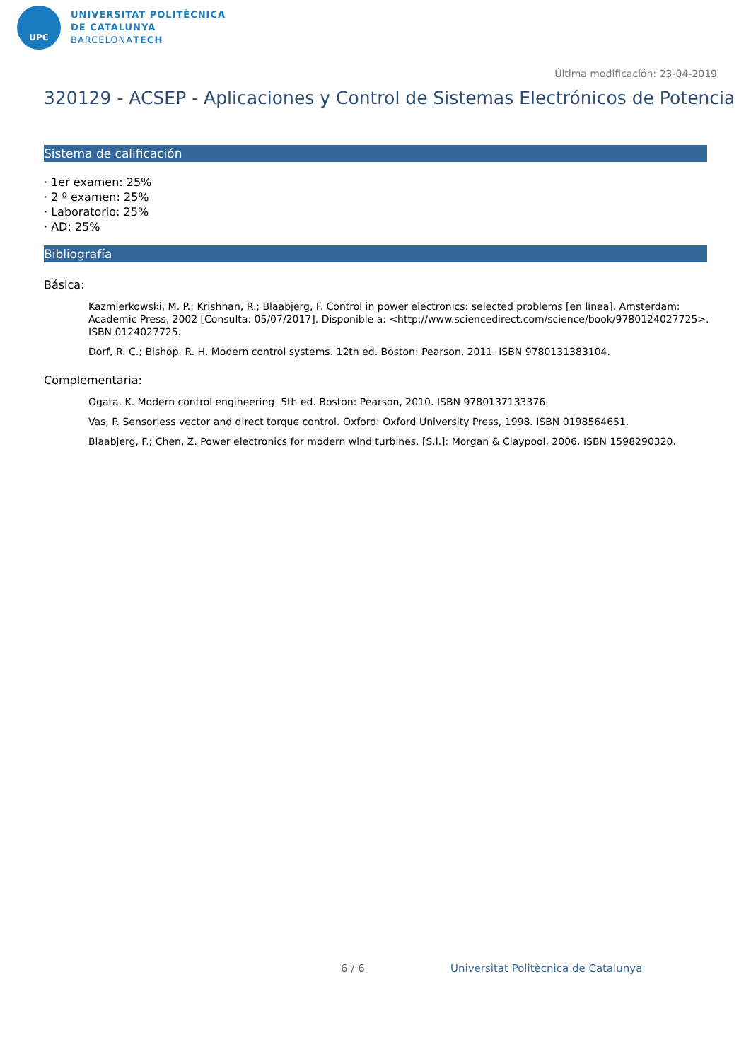UPC
UNIVERSITAT POLITÈCNICA
DE CATALUNYA
BARCELONATECH
Última modificación: 23-04-2019
320129 - ACSEP - Aplicaciones y Control de Sistemas Electrónicos de Potencia
Sistema de calificación
· 1er examen: 25%
· 2 º examen: 25%
· Laboratorio: 25%
· AD: 25%
Bibliografía
Básica:
Kazmierkowski, M. P.; Krishnan, R.; Blaabjerg, F. Control in power electronics: selected problems [en línea]. Amsterdam: Academic Press, 2002 [Consulta: 05/07/2017]. Disponible a: <http://www.sciencedirect.com/science/book/9780124027725>. ISBN 0124027725.
Dorf, R. C.; Bishop, R. H. Modern control systems. 12th ed. Boston: Pearson, 2011. ISBN 9780131383104.
Complementaria:
Ogata, K. Modern control engineering. 5th ed. Boston: Pearson, 2010. ISBN 9780137133376.
Vas, P. Sensorless vector and direct torque control. Oxford: Oxford University Press, 1998. ISBN 0198564651.
Blaabjerg, F.; Chen, Z. Power electronics for modern wind turbines. [S.l.]: Morgan & Claypool, 2006. ISBN 1598290320.
6 / 6 Universitat Politècnica de Catalunya